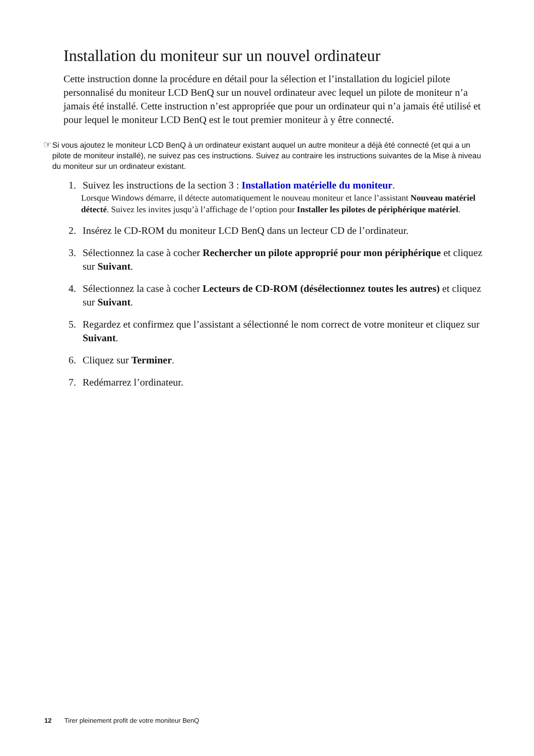Installation du moniteur sur un nouvel ordinateur
Cette instruction donne la procédure en détail pour la sélection et l’installation du logiciel pilote personnalisé du moniteur LCD BenQ sur un nouvel ordinateur avec lequel un pilote de moniteur n’a jamais été installé. Cette instruction n’est appropriée que pour un ordinateur qui n’a jamais été utilisé et pour lequel le moniteur LCD BenQ est le tout premier moniteur à y être connecté.
☞ Si vous ajoutez le moniteur LCD BenQ à un ordinateur existant auquel un autre moniteur a déjà été connecté (et qui a un pilote de moniteur installé), ne suivez pas ces instructions. Suivez au contraire les instructions suivantes de la Mise à niveau du moniteur sur un ordinateur existant.
1. Suivez les instructions de la section 3 : Installation matérielle du moniteur.
Lorsque Windows démarre, il détecte automatiquement le nouveau moniteur et lance l’assistant Nouveau matériel détecté. Suivez les invites jusqu’à l’affichage de l’option pour Installer les pilotes de périphérique matériel.
2. Insérez le CD-ROM du moniteur LCD BenQ dans un lecteur CD de l’ordinateur.
3. Sélectionnez la case à cocher Rechercher un pilote approprié pour mon périphérique et cliquez sur Suivant.
4. Sélectionnez la case à cocher Lecteurs de CD-ROM (désélectionnez toutes les autres) et cliquez sur Suivant.
5. Regardez et confirmez que l’assistant a sélectionné le nom correct de votre moniteur et cliquez sur Suivant.
6. Cliquez sur Terminer.
7. Redémarrez l’ordinateur.
12 Tirer pleinement profit de votre moniteur BenQ